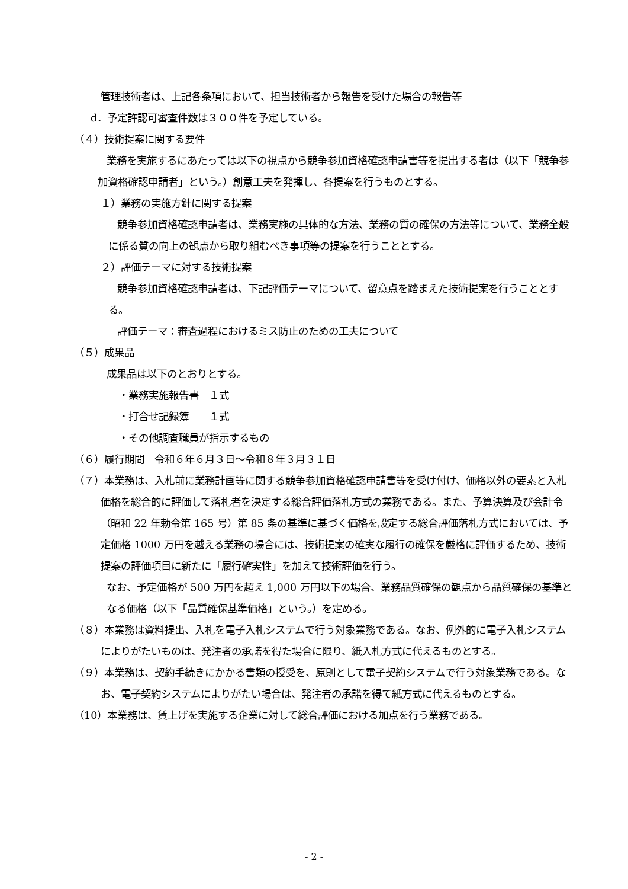管理技術者は、上記各条項において、担当技術者から報告を受けた場合の報告等
d．予定許認可審査件数は３００件を予定している。
（４）技術提案に関する要件
業務を実施するにあたっては以下の視点から競争参加資格確認申請書等を提出する者は（以下「競争参加資格確認申請者」という。）創意工夫を発揮し、各提案を行うものとする。
１）業務の実施方針に関する提案
競争参加資格確認申請者は、業務実施の具体的な方法、業務の質の確保の方法等について、業務全般に係る質の向上の観点から取り組むべき事項等の提案を行うこととする。
２）評価テーマに対する技術提案
競争参加資格確認申請者は、下記評価テーマについて、留意点を踏まえた技術提案を行うこととする。
評価テーマ：審査過程におけるミス防止のための工夫について
（５）成果品
成果品は以下のとおりとする。
・業務実施報告書　１式
・打合せ記録簿　　１式
・その他調査職員が指示するもの
（６）履行期間　令和６年６月３日～令和８年３月３１日
（７）本業務は、入札前に業務計画等に関する競争参加資格確認申請書等を受け付け、価格以外の要素と入札価格を総合的に評価して落札者を決定する総合評価落札方式の業務である。また、予算決算及び会計令（昭和 22 年勅令第 165 号）第 85 条の基準に基づく価格を設定する総合評価落札方式においては、予定価格 1000 万円を越える業務の場合には、技術提案の確実な履行の確保を厳格に評価するため、技術提案の評価項目に新たに「履行確実性」を加えて技術評価を行う。
なお、予定価格が 500 万円を超え 1,000 万円以下の場合、業務品質確保の観点から品質確保の基準となる価格（以下「品質確保基準価格」という。）を定める。
（８）本業務は資料提出、入札を電子入札システムで行う対象業務である。なお、例外的に電子入札システムによりがたいものは、発注者の承諾を得た場合に限り、紙入札方式に代えるものとする。
（９）本業務は、契約手続きにかかる書類の授受を、原則として電子契約システムで行う対象業務である。なお、電子契約システムによりがたい場合は、発注者の承諾を得て紙方式に代えるものとする。
（10）本業務は、賃上げを実施する企業に対して総合評価における加点を行う業務である。
- 2 -